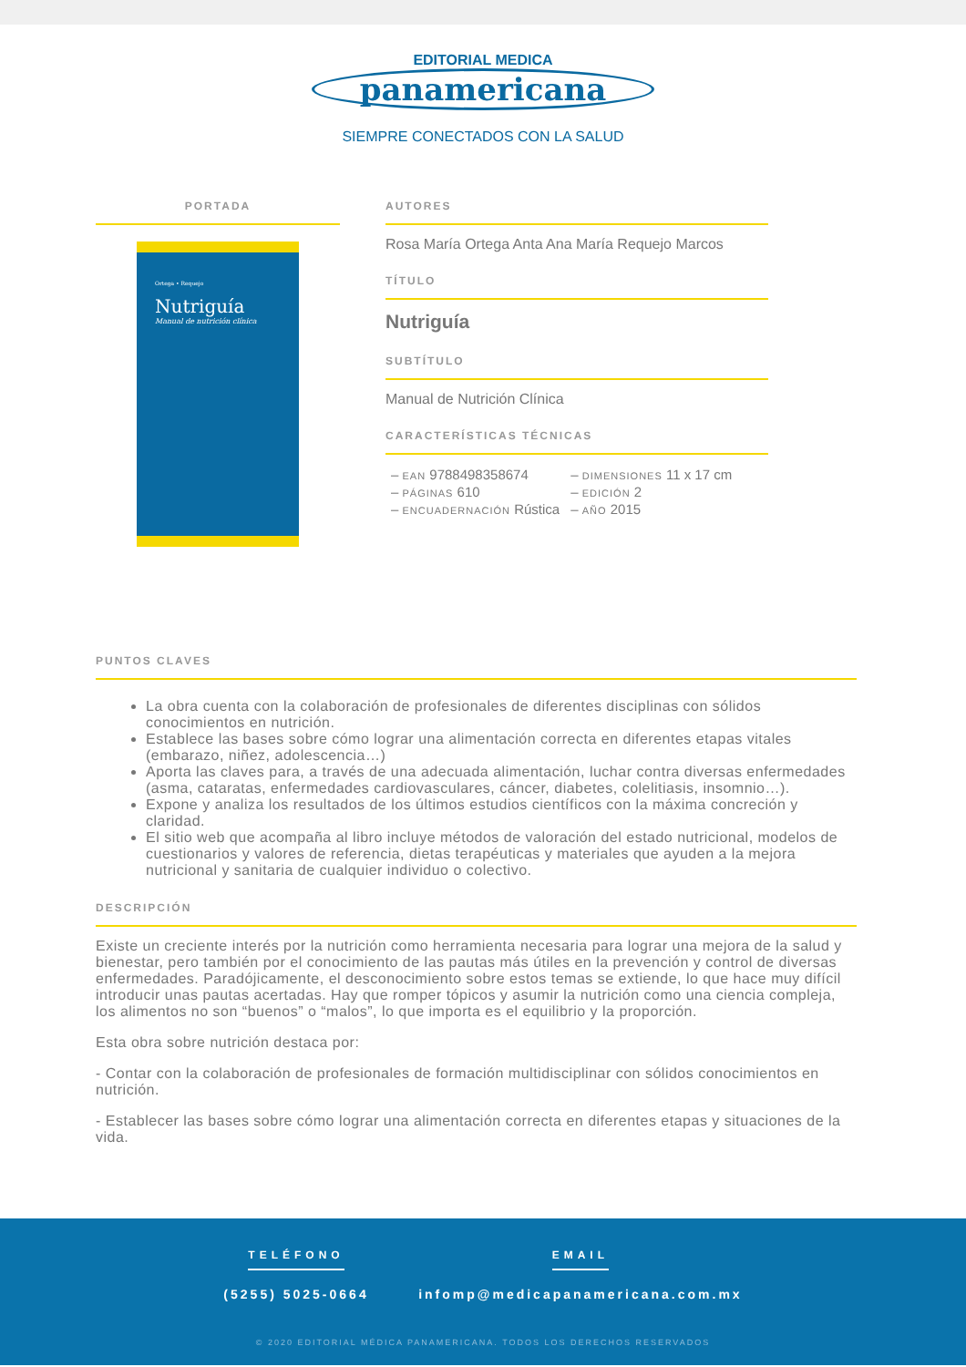EDITORIAL MEDICA
panamericana
SIEMPRE CONECTADOS CON LA SALUD
PORTADA
Ortega • Requejo
Nutriguía
Manual de nutrición clínica
AUTORES
Rosa María Ortega Anta Ana María Requejo Marcos
TÍTULO
Nutriguía
SUBTÍTULO
Manual de Nutrición Clínica
CARACTERÍSTICAS TÉCNICAS
| – EAN 9788498358674 | – DIMENSIONES 11 x 17 cm |
| – PÁGINAS 610 | – EDICIÓN 2 |
| – ENCUADERNACIÓN Rústica | – AÑO 2015 |
PUNTOS CLAVES
La obra cuenta con la colaboración de profesionales de diferentes disciplinas con sólidos conocimientos en nutrición.
Establece las bases sobre cómo lograr una alimentación correcta en diferentes etapas vitales (embarazo, niñez, adolescencia…)
Aporta las claves para, a través de una adecuada alimentación, luchar contra diversas enfermedades (asma, cataratas, enfermedades cardiovasculares, cáncer, diabetes, colelitiasis, insomnio…).
Expone y analiza los resultados de los últimos estudios científicos con la máxima concreción y claridad.
El sitio web que acompaña al libro incluye métodos de valoración del estado nutricional, modelos de cuestionarios y valores de referencia, dietas terapéuticas y materiales que ayuden a la mejora nutricional y sanitaria de cualquier individuo o colectivo.
DESCRIPCIÓN
Existe un creciente interés por la nutrición como herramienta necesaria para lograr una mejora de la salud y bienestar, pero también por el conocimiento de las pautas más útiles en la prevención y control de diversas enfermedades. Paradójicamente, el desconocimiento sobre estos temas se extiende, lo que hace muy difícil introducir unas pautas acertadas. Hay que romper tópicos y asumir la nutrición como una ciencia compleja, los alimentos no son “buenos” o “malos”, lo que importa es el equilibrio y la proporción.
Esta obra sobre nutrición destaca por:
- Contar con la colaboración de profesionales de formación multidisciplinar con sólidos conocimientos en nutrición.
- Establecer las bases sobre cómo lograr una alimentación correcta en diferentes etapas y situaciones de la vida.
TELÉFONO
(5255) 5025-0664
EMAIL
infomp@medicapanamericana.com.mx
© 2020 EDITORIAL MÉDICA PANAMERICANA. TODOS LOS DERECHOS RESERVADOS